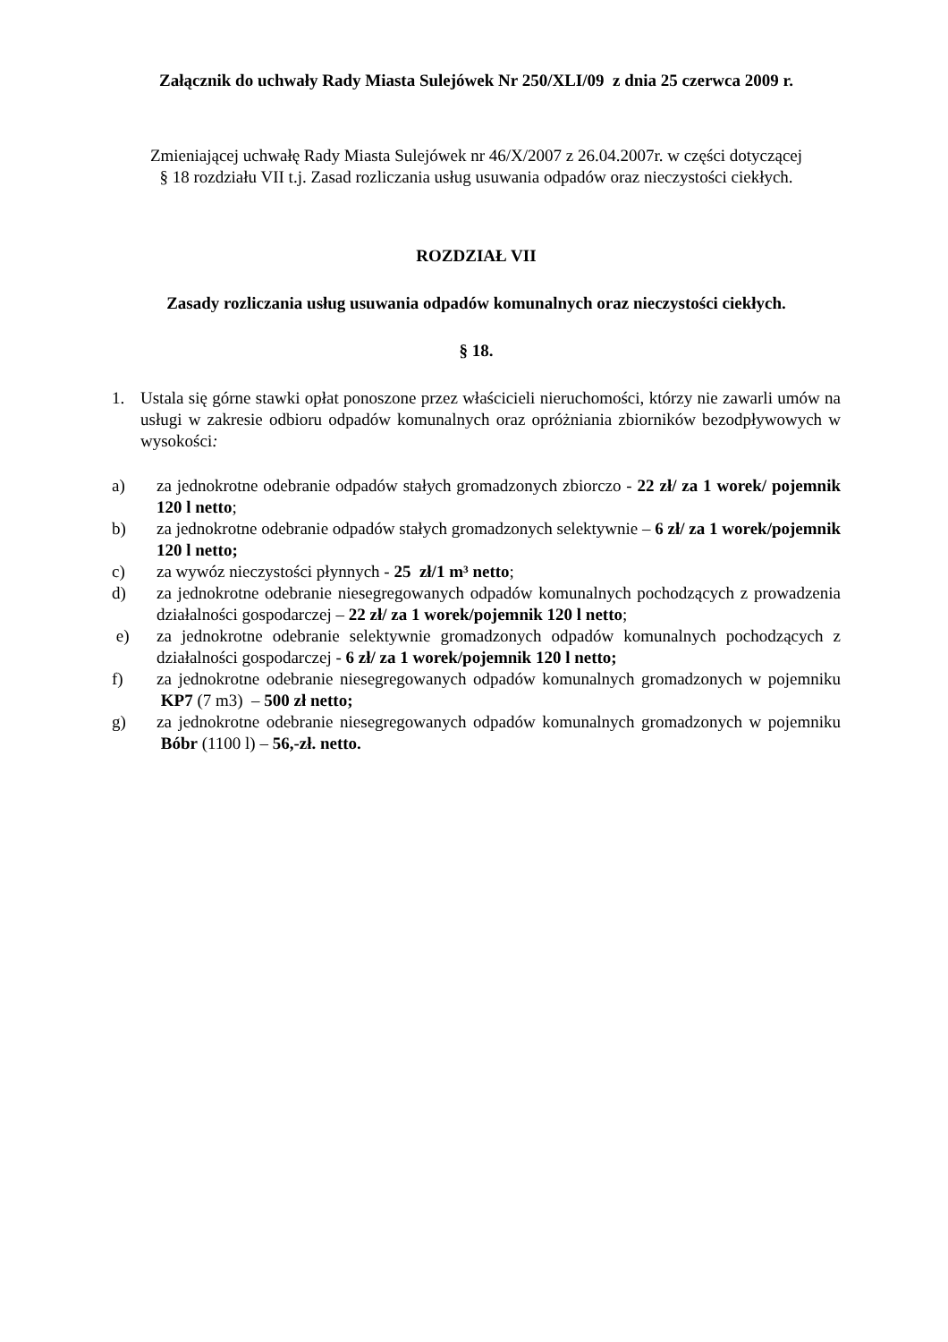Załącznik do uchwały Rady Miasta Sulejówek Nr 250/XLI/09 z dnia 25 czerwca 2009 r.
Zmieniającej uchwałę Rady Miasta Sulejówek nr 46/X/2007 z 26.04.2007r. w części dotyczącej § 18 rozdziału VII t.j. Zasad rozliczania usług usuwania odpadów oraz nieczystości ciekłych.
ROZDZIAŁ VII
Zasady rozliczania usług usuwania odpadów komunalnych oraz nieczystości ciekłych.
§ 18.
1. Ustala się górne stawki opłat ponoszone przez właścicieli nieruchomości, którzy nie zawarli umów na usługi w zakresie odbioru odpadów komunalnych oraz opróżniania zbiorników bezodpływowych w wysokości:
a) za jednokrotne odebranie odpadów stałych gromadzonych zbiorczo - 22 zł/ za 1 worek/ pojemnik 120 l netto;
b) za jednokrotne odebranie odpadów stałych gromadzonych selektywnie – 6 zł/ za 1 worek/pojemnik 120 l netto;
c) za wywóz nieczystości płynnych - 25 zł/1 m³ netto;
d) za jednokrotne odebranie niesegregowanych odpadów komunalnych pochodzących z prowadzenia działalności gospodarczej – 22 zł/ za 1 worek/pojemnik 120 l netto;
e) za jednokrotne odebranie selektywnie gromadzonych odpadów komunalnych pochodzących z działalności gospodarczej - 6 zł/ za 1 worek/pojemnik 120 l netto;
f) za jednokrotne odebranie niesegregowanych odpadów komunalnych gromadzonych w pojemniku KP7 (7 m3) – 500 zł netto;
g) za jednokrotne odebranie niesegregowanych odpadów komunalnych gromadzonych w pojemniku Bóbr (1100 l) – 56,-zł. netto.